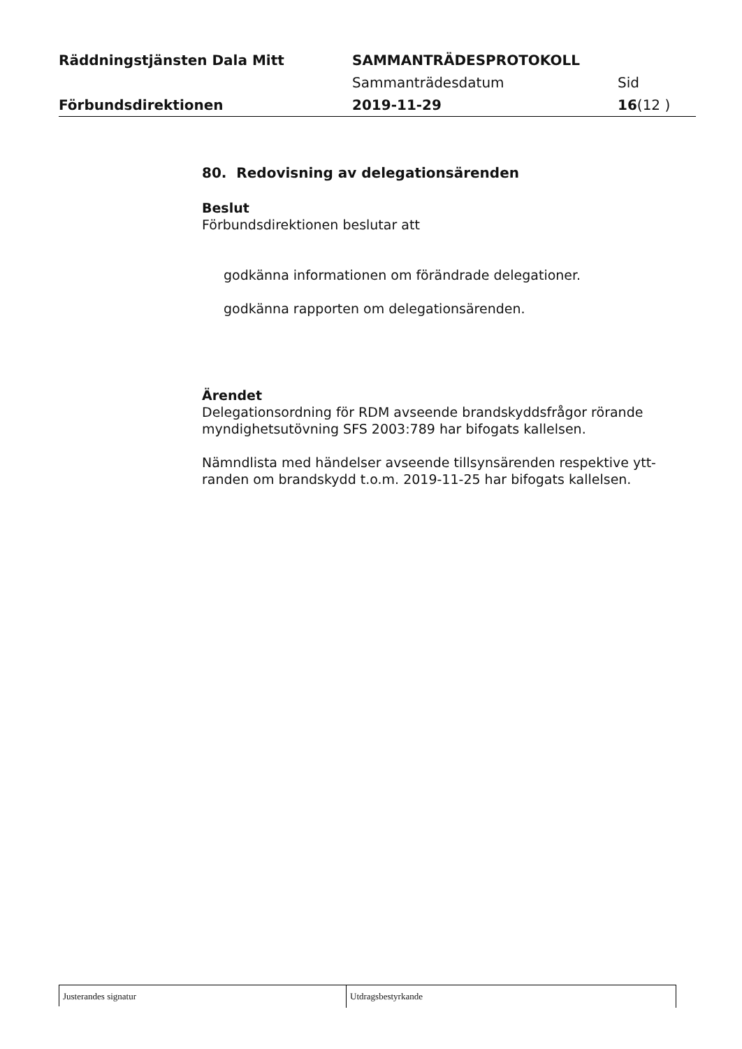Räddningstjänsten Dala Mitt SAMMANTRÄDESPROTOKOLL
Sammanträdesdatum Sid
Förbundsdirektionen 2019-11-29 16(12 )
80. Redovisning av delegationsärenden
Beslut
Förbundsdirektionen beslutar att
godkänna informationen om förändrade delegationer.
godkänna rapporten om delegationsärenden.
Ärendet
Delegationsordning för RDM avseende brandskyddsfrågor rörande myndighetsutövning SFS 2003:789 har bifogats kallelsen.
Nämndlista med händelser avseende tillsynsärenden respektive ytt-randen om brandskydd t.o.m. 2019-11-25 har bifogats kallelsen.
Justerandes signatur
Utdragsbestyrkande